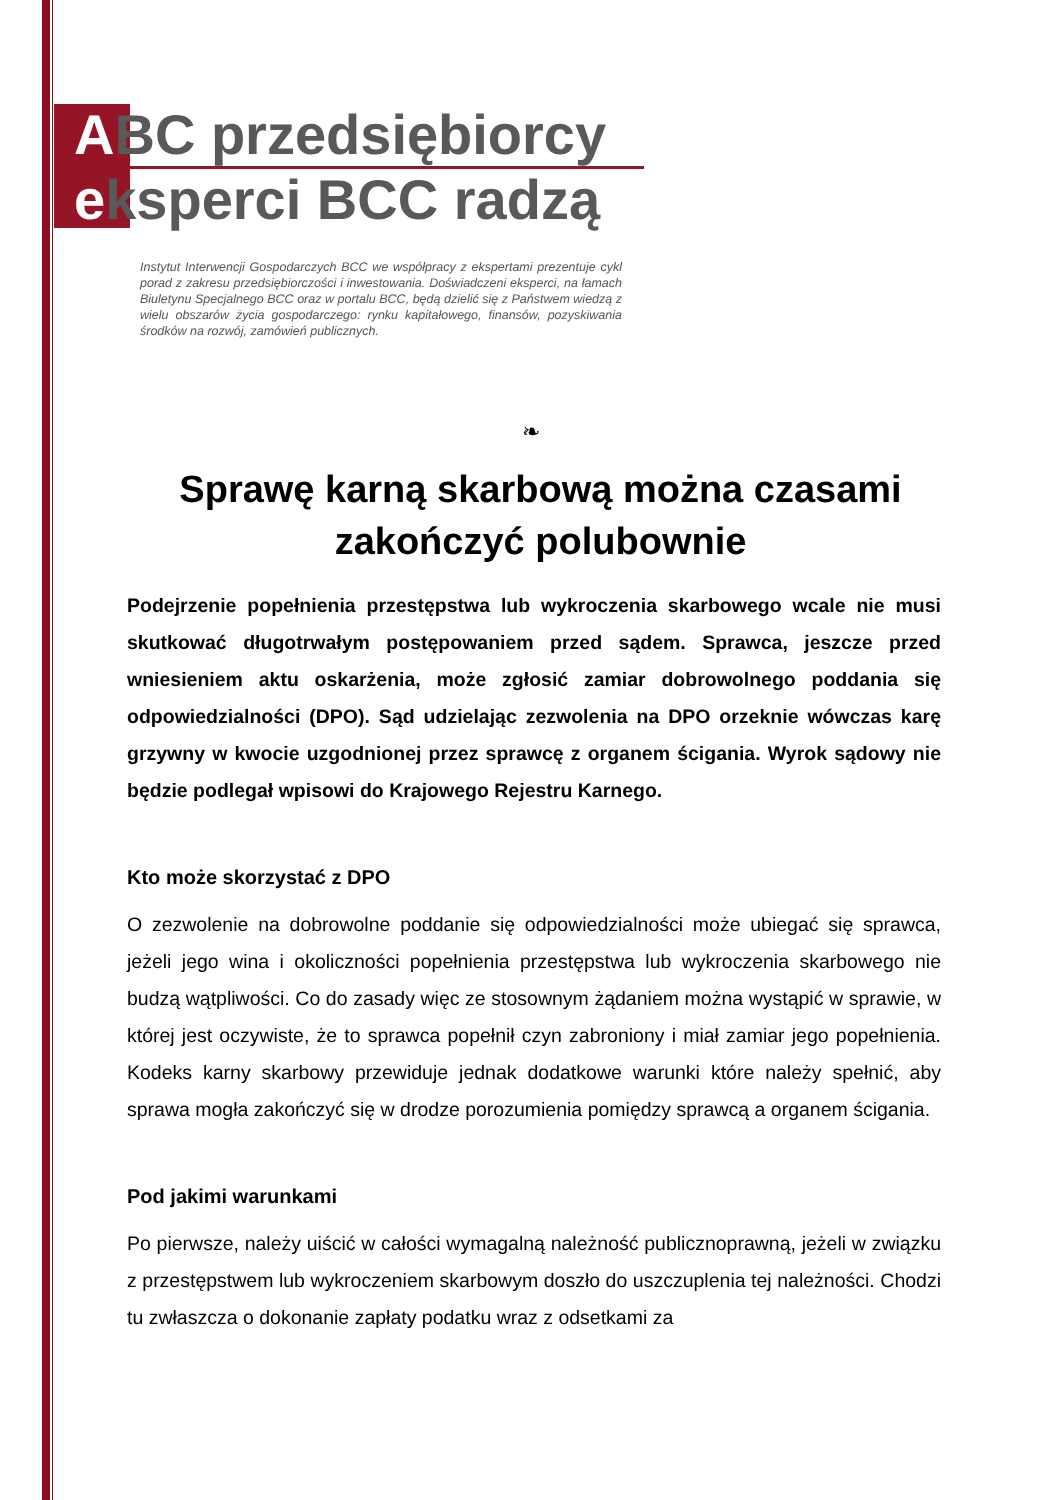ABC przedsiębiorcy
eksperci BCC radzą
Instytut Interwencji Gospodarczych BCC we współpracy z ekspertami prezentuje cykl porad z zakresu przedsiębiorczości i inwestowania. Doświadczeni eksperci, na łamach Biuletynu Specjalnego BCC oraz w portalu BCC, będą dzielić się z Państwem wiedzą z wielu obszarów życia gospodarczego: rynku kapitałowego, finansów, pozyskiwania środków na rozwój, zamówień publicznych.
❧
Sprawę karną skarbową można czasami zakończyć polubownie
Podejrzenie popełnienia przestępstwa lub wykroczenia skarbowego wcale nie musi skutkować długotrwałym postępowaniem przed sądem. Sprawca, jeszcze przed wniesieniem aktu oskarżenia, może zgłosić zamiar dobrowolnego poddania się odpowiedzialności (DPO). Sąd udzielając zezwolenia na DPO orzeknie wówczas karę grzywny w kwocie uzgodnionej przez sprawcę z organem ścigania. Wyrok sądowy nie będzie podlegał wpisowi do Krajowego Rejestru Karnego.
Kto może skorzystać z DPO
O zezwolenie na dobrowolne poddanie się odpowiedzialności może ubiegać się sprawca, jeżeli jego wina i okoliczności popełnienia przestępstwa lub wykroczenia skarbowego nie budzą wątpliwości. Co do zasady więc ze stosownym żądaniem można wystąpić w sprawie, w której jest oczywiste, że to sprawca popełnił czyn zabroniony i miał zamiar jego popełnienia. Kodeks karny skarbowy przewiduje jednak dodatkowe warunki które należy spełnić, aby sprawa mogła zakończyć się w drodze porozumienia pomiędzy sprawcą a organem ścigania.
Pod jakimi warunkami
Po pierwsze, należy uiścić w całości wymagalną należność publicznoprawną, jeżeli w związku z przestępstwem lub wykroczeniem skarbowym doszło do uszczuplenia tej należności. Chodzi tu zwłaszcza o dokonanie zapłaty podatku wraz z odsetkami za